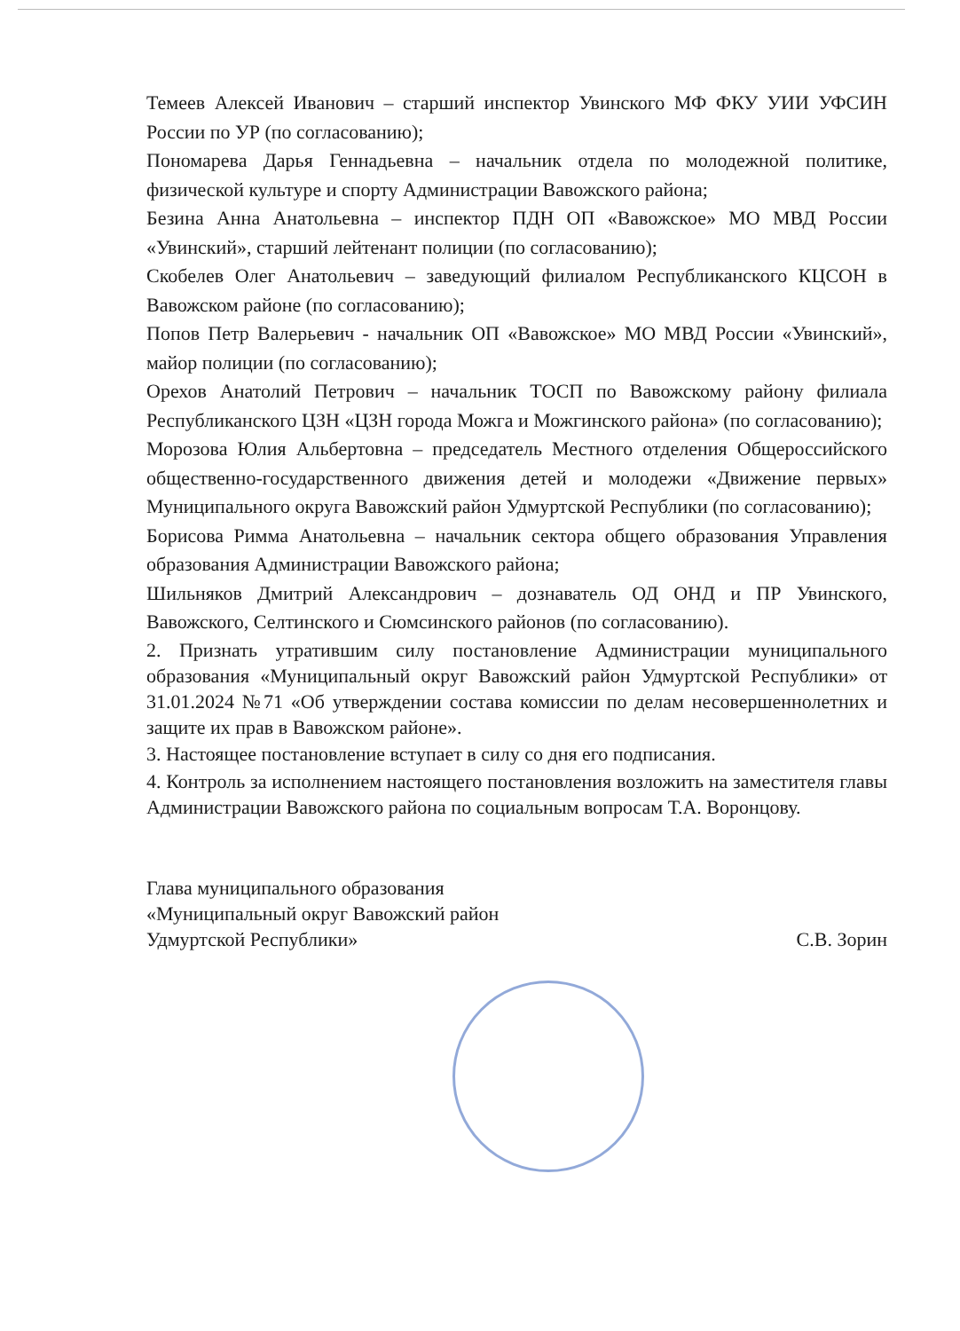Темеев Алексей Иванович – старший инспектор Увинского МФ ФКУ УИИ УФСИН России по УР (по согласованию);
Пономарева Дарья Геннадьевна – начальник отдела по молодежной политике, физической культуре и спорту Администрации Вавожского района;
Безина Анна Анатольевна – инспектор ПДН ОП «Вавожское» МО МВД России «Увинский», старший лейтенант полиции (по согласованию);
Скобелев Олег Анатольевич – заведующий филиалом Республиканского КЦСОН в Вавожском районе (по согласованию);
Попов Петр Валерьевич - начальник ОП «Вавожское» МО МВД России «Увинский», майор полиции (по согласованию);
Орехов Анатолий Петрович – начальник ТОСП по Вавожскому району филиала Республиканского ЦЗН «ЦЗН города Можга и Можгинского района» (по согласованию);
Морозова Юлия Альбертовна – председатель Местного отделения Общероссийского общественно-государственного движения детей и молодежи «Движение первых» Муниципального округа Вавожский район Удмуртской Республики (по согласованию);
Борисова Римма Анатольевна – начальник сектора общего образования Управления образования Администрации Вавожского района;
Шильняков Дмитрий Александрович – дознаватель ОД ОНД и ПР Увинского, Вавожского, Селтинского и Сюмсинского районов (по согласованию).
2. Признать утратившим силу постановление Администрации муниципального образования «Муниципальный округ Вавожский район Удмуртской Республики» от 31.01.2024 №71 «Об утверждении состава комиссии по делам несовершеннолетних и защите их прав в Вавожском районе».
3. Настоящее постановление вступает в силу со дня его подписания.
4. Контроль за исполнением настоящего постановления возложить на заместителя главы Администрации Вавожского района по социальным вопросам Т.А. Воронцову.
Глава муниципального образования
«Муниципальный округ Вавожский район
Удмуртской Республики»
С.В. Зорин